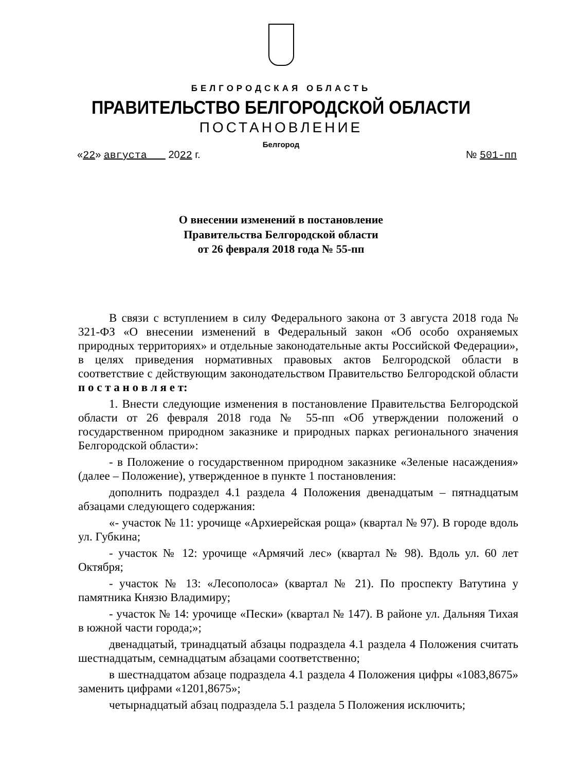БЕЛГОРОДСКАЯ ОБЛАСТЬ
ПРАВИТЕЛЬСТВО БЕЛГОРОДСКОЙ ОБЛАСТИ
ПОСТАНОВЛЕНИЕ
Белгород
«22» августа 2022 г. № 501-пп
О внесении изменений в постановление
Правительства Белгородской области
от 26 февраля 2018 года № 55-пп
В связи с вступлением в силу Федерального закона от 3 августа 2018 года № 321-ФЗ «О внесении изменений в Федеральный закон «Об особо охраняемых природных территориях» и отдельные законодательные акты Российской Федерации», в целях приведения нормативных правовых актов Белгородской области в соответствие с действующим законодательством Правительство Белгородской области п о с т а н о в л я е т:
1. Внести следующие изменения в постановление Правительства Белгородской области от 26 февраля 2018 года № 55-пп «Об утверждении положений о государственном природном заказнике и природных парках регионального значения Белгородской области»:
- в Положение о государственном природном заказнике «Зеленые насаждения» (далее – Положение), утвержденное в пункте 1 постановления:
дополнить подраздел 4.1 раздела 4 Положения двенадцатым – пятнадцатым абзацами следующего содержания:
«- участок № 11: урочище «Архиерейская роща» (квартал № 97). В городе вдоль ул. Губкина;
- участок № 12: урочище «Армячий лес» (квартал № 98). Вдоль ул. 60 лет Октября;
- участок № 13: «Лесополоса» (квартал № 21). По проспекту Ватутина у памятника Князю Владимиру;
- участок № 14: урочище «Пески» (квартал № 147). В районе ул. Дальняя Тихая в южной части города;»;
двенадцатый, тринадцатый абзацы подраздела 4.1 раздела 4 Положения считать шестнадцатым, семнадцатым абзацами соответственно;
в шестнадцатом абзаце подраздела 4.1 раздела 4 Положения цифры «1083,8675» заменить цифрами «1201,8675»;
четырнадцатый абзац подраздела 5.1 раздела 5 Положения исключить;